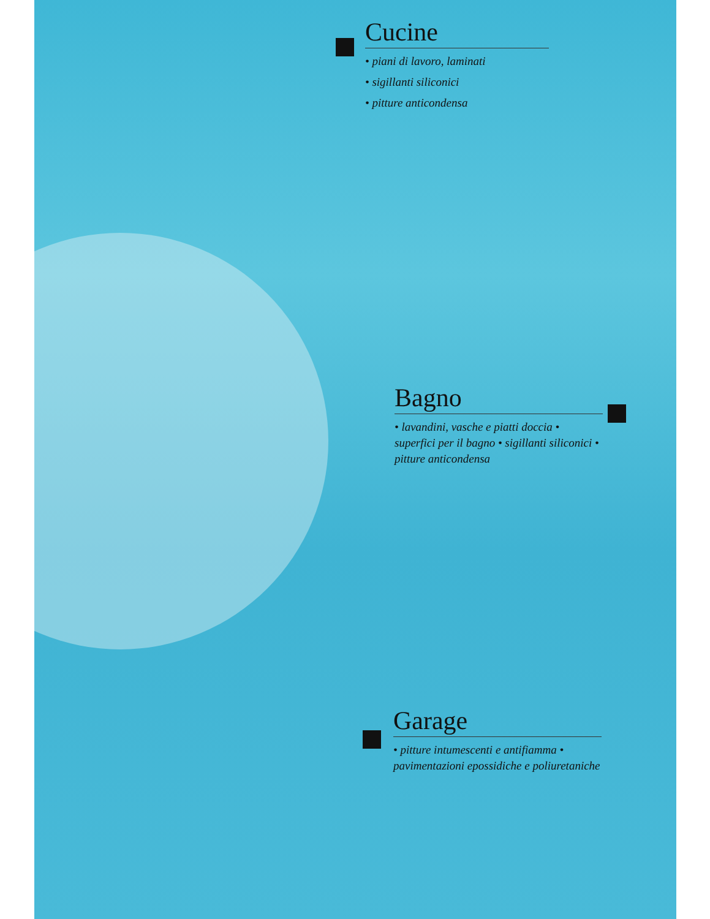Cucine
• piani di lavoro, laminati
• sigillanti siliconici
• pitture anticondensa
Bagno
• lavandini, vasche e piatti doccia • superfici per il bagno • sigillanti siliconici • pitture anticondensa
Garage
• pitture intumescenti e antifiamma • pavimentazioni epossidiche e poliuretaniche